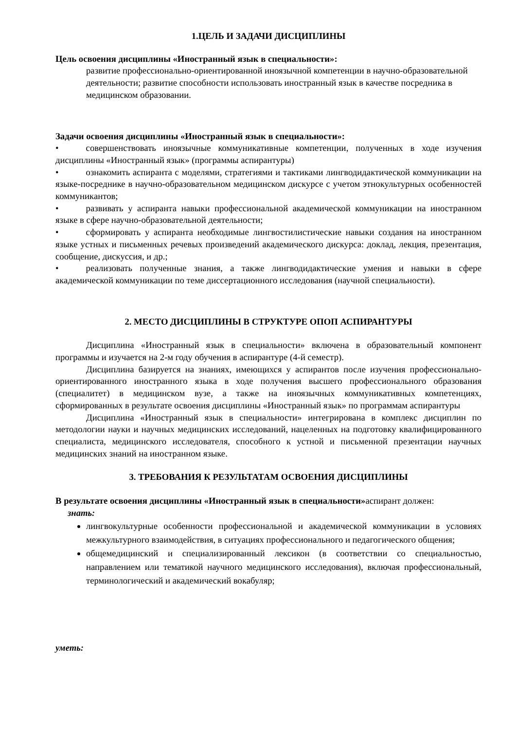1.ЦЕЛЬ И ЗАДАЧИ ДИСЦИПЛИНЫ
Цель освоения дисциплины «Иностранный язык в специальности»:
развитие профессионально-ориентированной иноязычной компетенции в научно-образовательной деятельности; развитие способности использовать иностранный язык в качестве посредника в медицинском образовании.
Задачи освоения дисциплины «Иностранный язык в специальности»:
•   совершенствовать иноязычные коммуникативные компетенции, полученных в ходе изучения дисциплины «Иностранный язык» (программы аспирантуры)
•   ознакомить аспиранта с моделями, стратегиями и тактиками лингводидактической коммуникации на языке-посреднике в научно-образовательном медицинском дискурсе с учетом этнокультурных особенностей коммуникантов;
•   развивать у аспиранта навыки профессиональной академической коммуникации на иностранном языке в сфере научно-образовательной деятельности;
•   сформировать у аспиранта необходимые лингвостилистические навыки создания на иностранном языке устных и письменных речевых произведений академического дискурса: доклад, лекция, презентация, сообщение, дискуссия, и др.;
•   реализовать полученные знания, а также лингводидактические умения и навыки в сфере академической коммуникации по теме диссертационного исследования (научной специальности).
2. МЕСТО ДИСЦИПЛИНЫ В СТРУКТУРЕ ОПОП АСПИРАНТУРЫ
Дисциплина «Иностранный язык в специальности» включена в образовательный компонент программы и изучается на 2-м году обучения в аспирантуре (4-й семестр).
Дисциплина базируется на знаниях, имеющихся у аспирантов после изучения профессионально-ориентированного иностранного языка в ходе получения высшего профессионального образования (специалитет) в медицинском вузе, а также на иноязычных коммуникативных компетенциях, сформированных в результате освоения дисциплины «Иностранный язык» по программам аспирантуры
Дисциплина «Иностранный язык в специальности» интегрирована в комплекс дисциплин по методологии науки и научных медицинских исследований, нацеленных на подготовку квалифицированного специалиста, медицинского исследователя, способного к устной и письменной презентации научных медицинских знаний на иностранном языке.
3. ТРЕБОВАНИЯ К РЕЗУЛЬТАТАМ ОСВОЕНИЯ ДИСЦИПЛИНЫ
В результате освоения дисциплины «Иностранный язык в специальности»аспирант должен:
знать:
лингвокультурные особенности профессиональной и академической коммуникации в условиях межкультурного взаимодействия, в ситуациях профессионального и педагогического общения;
общемедицинский и специализированный лексикон (в соответствии со специальностью, направлением или тематикой научного медицинского исследования), включая профессиональный, терминологический и академический вокабуляр;
уметь: